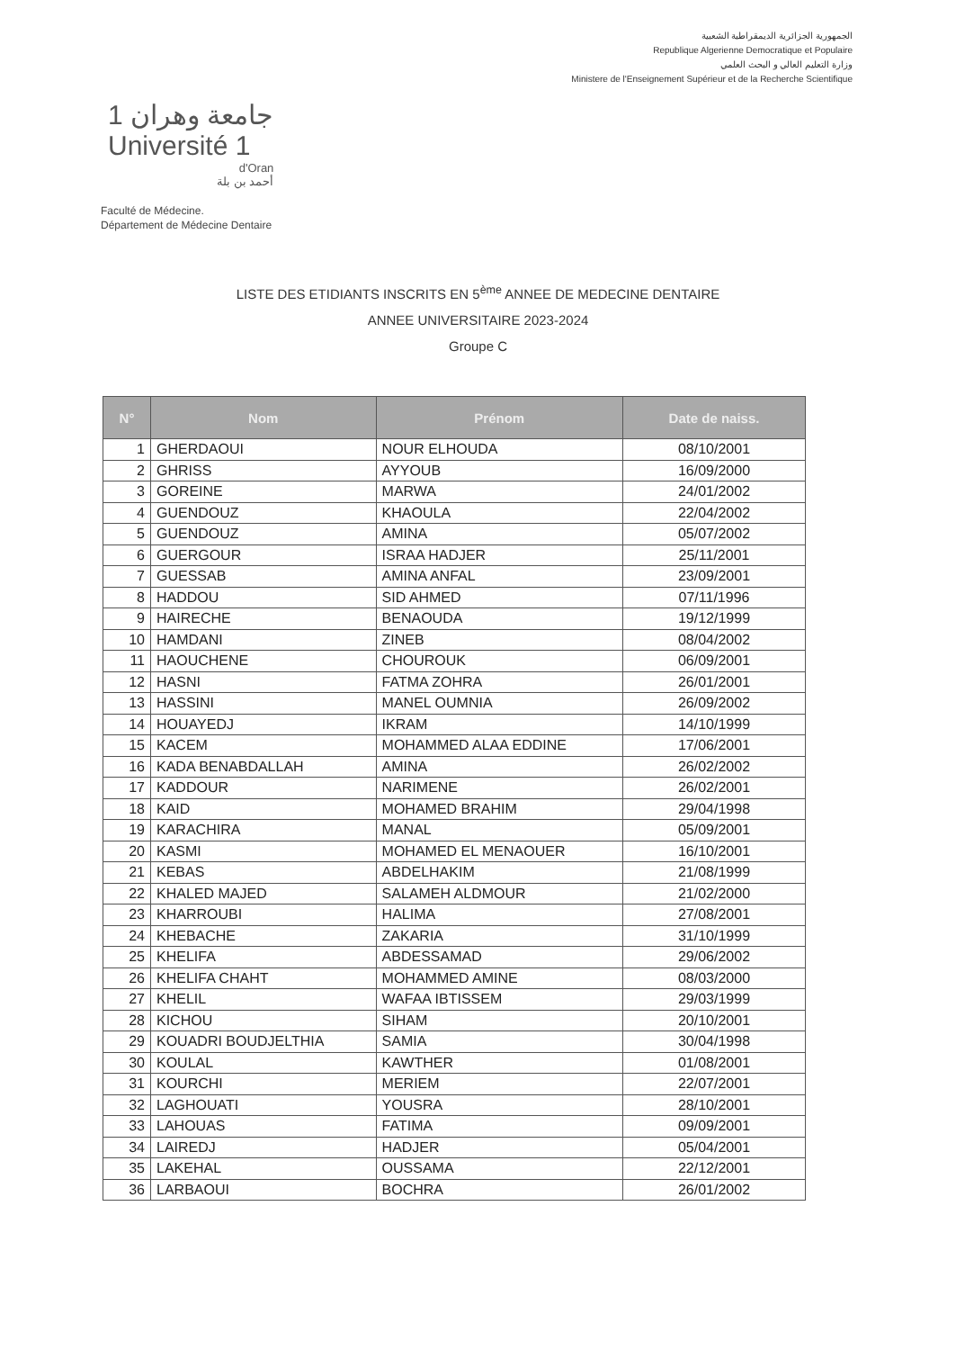الجمهورية الجزائرية الديمقراطية الشعبية
Republique Algerienne Democratique et Populaire
وزارة التعليم العالي و البحث العلمي
Ministere de l'Enseignement Supérieur et de la Recherche Scientifique
جامعة وهران 1
Université 1
d'Oran
أحمد بن بلة
Faculté de Médecine.
Département de Médecine Dentaire
LISTE DES ETIDIANTS INSCRITS EN 5<sup>ème</sup> ANNEE DE MEDECINE DENTAIRE
ANNEE UNIVERSITAIRE 2023-2024
Groupe C
| N° | Nom | Prénom | Date de naiss. |
| --- | --- | --- | --- |
| 1 | GHERDAOUI | NOUR ELHOUDA | 08/10/2001 |
| 2 | GHRISS | AYYOUB | 16/09/2000 |
| 3 | GOREINE | MARWA | 24/01/2002 |
| 4 | GUENDOUZ | KHAOULA | 22/04/2002 |
| 5 | GUENDOUZ | AMINA | 05/07/2002 |
| 6 | GUERGOUR | ISRAA HADJER | 25/11/2001 |
| 7 | GUESSAB | AMINA ANFAL | 23/09/2001 |
| 8 | HADDOU | SID AHMED | 07/11/1996 |
| 9 | HAIRECHE | BENAOUDA | 19/12/1999 |
| 10 | HAMDANI | ZINEB | 08/04/2002 |
| 11 | HAOUCHENE | CHOUROUK | 06/09/2001 |
| 12 | HASNI | FATMA ZOHRA | 26/01/2001 |
| 13 | HASSINI | MANEL OUMNIA | 26/09/2002 |
| 14 | HOUAYEDJ | IKRAM | 14/10/1999 |
| 15 | KACEM | MOHAMMED ALAA EDDINE | 17/06/2001 |
| 16 | KADA BENABDALLAH | AMINA | 26/02/2002 |
| 17 | KADDOUR | NARIMENE | 26/02/2001 |
| 18 | KAID | MOHAMED BRAHIM | 29/04/1998 |
| 19 | KARACHIRA | MANAL | 05/09/2001 |
| 20 | KASMI | MOHAMED EL MENAOUER | 16/10/2001 |
| 21 | KEBAS | ABDELHAKIM | 21/08/1999 |
| 22 | KHALED MAJED | SALAMEH ALDMOUR | 21/02/2000 |
| 23 | KHARROUBI | HALIMA | 27/08/2001 |
| 24 | KHEBACHE | ZAKARIA | 31/10/1999 |
| 25 | KHELIFA | ABDESSAMAD | 29/06/2002 |
| 26 | KHELIFA CHAHT | MOHAMMED AMINE | 08/03/2000 |
| 27 | KHELIL | WAFAA IBTISSEM | 29/03/1999 |
| 28 | KICHOU | SIHAM | 20/10/2001 |
| 29 | KOUADRI BOUDJELTHIA | SAMIA | 30/04/1998 |
| 30 | KOULAL | KAWTHER | 01/08/2001 |
| 31 | KOURCHI | MERIEM | 22/07/2001 |
| 32 | LAGHOUATI | YOUSRA | 28/10/2001 |
| 33 | LAHOUAS | FATIMA | 09/09/2001 |
| 34 | LAIREDJ | HADJER | 05/04/2001 |
| 35 | LAKEHAL | OUSSAMA | 22/12/2001 |
| 36 | LARBAOUI | BOCHRA | 26/01/2002 |